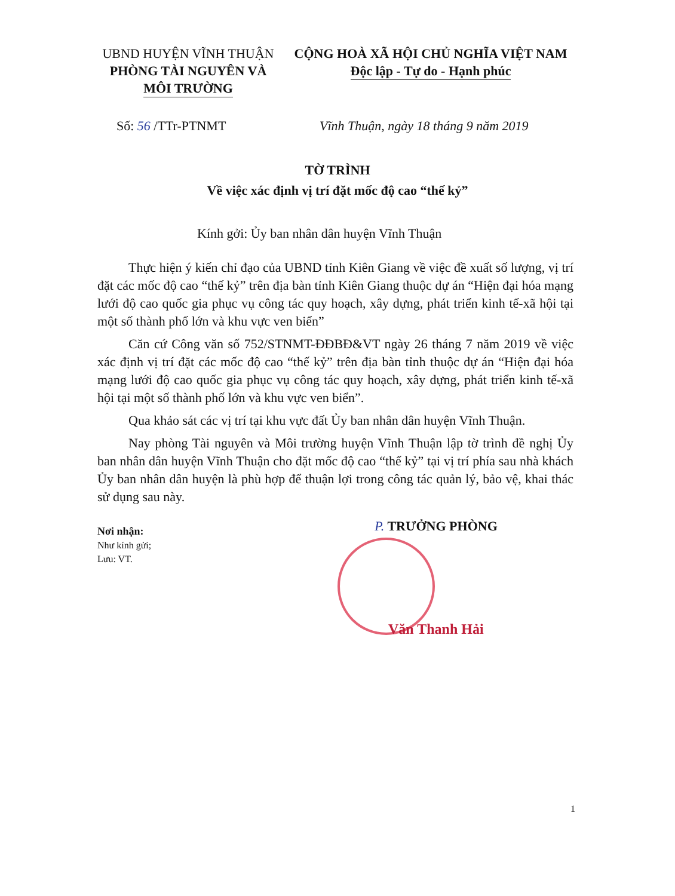UBND HUYỆN VĨNH THUẬN
PHÒNG TÀI NGUYÊN VÀ
MÔI TRƯỜNG
CỘNG HOÀ XÃ HỘI CHỦ NGHĨA VIỆT NAM
Độc lập - Tự do - Hạnh phúc
Số: 56 /TTr-PTNMT
Vĩnh Thuận, ngày 18 tháng 9 năm 2019
TỜ TRÌNH
Về việc xác định vị trí đặt mốc độ cao “thế kỷ”
Kính gởi: Ủy ban nhân dân huyện Vĩnh Thuận
Thực hiện ý kiến chỉ đạo của UBND tỉnh Kiên Giang về việc đề xuất số lượng, vị trí đặt các mốc độ cao “thế kỷ” trên địa bàn tỉnh Kiên Giang thuộc dự án “Hiện đại hóa mạng lưới độ cao quốc gia phục vụ công tác quy hoạch, xây dựng, phát triển kinh tế-xã hội tại một số thành phố lớn và khu vực ven biển”
Căn cứ Công văn số 752/STNMT-ĐĐBĐ&VT ngày 26 tháng 7 năm 2019 về việc xác định vị trí đặt các mốc độ cao “thế kỷ” trên địa bàn tỉnh thuộc dự án “Hiện đại hóa mạng lưới độ cao quốc gia phục vụ công tác quy hoạch, xây dựng, phát triển kinh tế-xã hội tại một số thành phố lớn và khu vực ven biển”.
Qua khảo sát các vị trí tại khu vực đất Ủy ban nhân dân huyện Vĩnh Thuận.
Nay phòng Tài nguyên và Môi trường huyện Vĩnh Thuận lập tờ trình đề nghị Ủy ban nhân dân huyện Vĩnh Thuận cho đặt mốc độ cao “thế kỷ” tại vị trí phía sau nhà khách Ủy ban nhân dân huyện là phù hợp để thuận lợi trong công tác quản lý, bảo vệ, khai thác sử dụng sau này.
Nơi nhận:
Như kính gửi;
Lưu: VT.
P. TRƯỞNG PHÒNG
Văn Thanh Hải
1